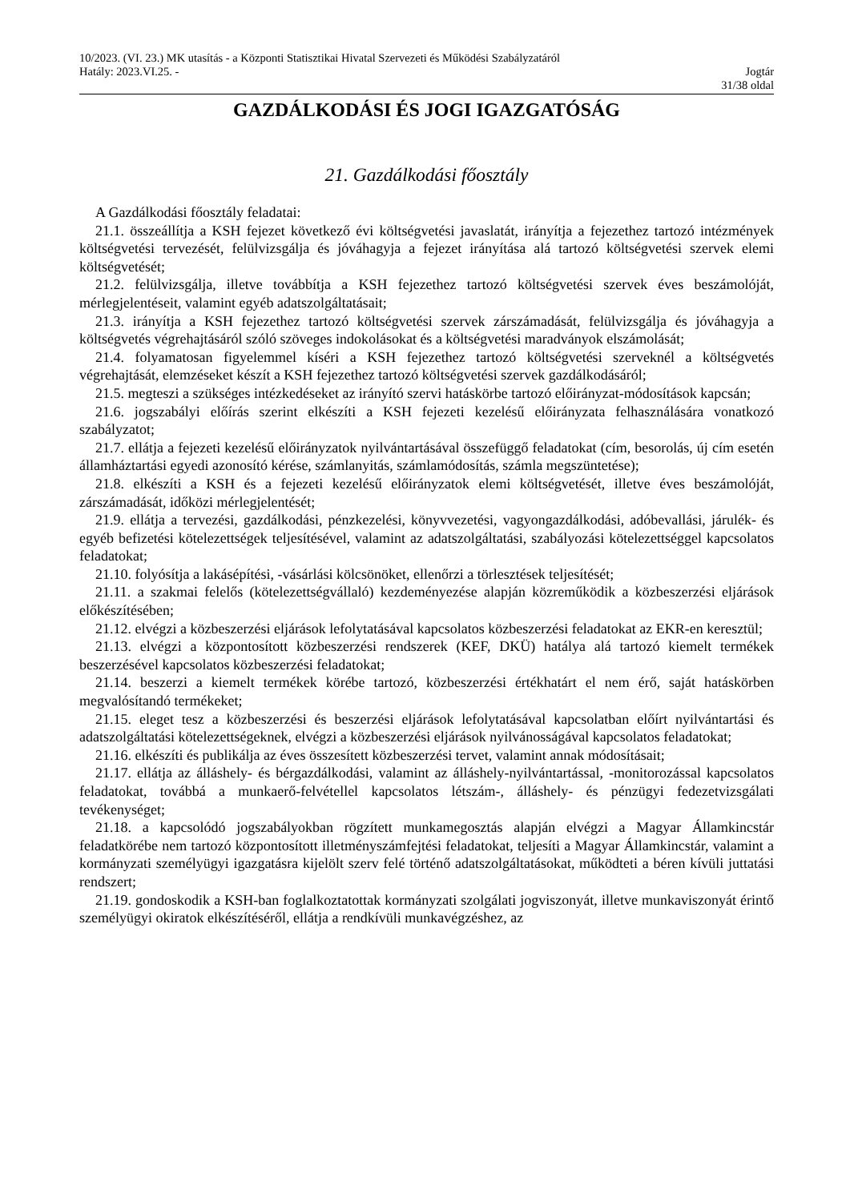10/2023. (VI. 23.) MK utasítás - a Központi Statisztikai Hivatal Szervezeti és Működési Szabályzatáról
Hatály: 2023.VI.25. - Jogtár
31/38 oldal
GAZDÁLKODÁSI ÉS JOGI IGAZGATÓSÁG
21. Gazdálkodási főosztály
A Gazdálkodási főosztály feladatai:
21.1. összeállítja a KSH fejezet következő évi költségvetési javaslatát, irányítja a fejezethez tartozó intézmények költségvetési tervezését, felülvizsgálja és jóváhagyja a fejezet irányítása alá tartozó költségvetési szervek elemi költségvetését;
21.2. felülvizsgálja, illetve továbbítja a KSH fejezethez tartozó költségvetési szervek éves beszámolóját, mérlegjelentéseit, valamint egyéb adatszolgáltatásait;
21.3. irányítja a KSH fejezethez tartozó költségvetési szervek zárszámadását, felülvizsgálja és jóváhagyja a költségvetés végrehajtásáról szóló szöveges indokolásokat és a költségvetési maradványok elszámolását;
21.4. folyamatosan figyelemmel kíséri a KSH fejezethez tartozó költségvetési szerveknél a költségvetés végrehajtását, elemzéseket készít a KSH fejezethez tartozó költségvetési szervek gazdálkodásáról;
21.5. megteszi a szükséges intézkedéseket az irányító szervi hatáskörbe tartozó előirányzat-módosítások kapcsán;
21.6. jogszabályi előírás szerint elkészíti a KSH fejezeti kezelésű előirányzata felhasználására vonatkozó szabályzatot;
21.7. ellátja a fejezeti kezelésű előirányzatok nyilvántartásával összefüggő feladatokat (cím, besorolás, új cím esetén államháztartási egyedi azonosító kérése, számlanyitás, számlamódosítás, számla megszüntetése);
21.8. elkészíti a KSH és a fejezeti kezelésű előirányzatok elemi költségvetését, illetve éves beszámolóját, zárszámadását, időközi mérlegjelentését;
21.9. ellátja a tervezési, gazdálkodási, pénzkezelési, könyvvezetési, vagyongazdálkodási, adóbevallási, járulék- és egyéb befizetési kötelezettségek teljesítésével, valamint az adatszolgáltatási, szabályozási kötelezettséggel kapcsolatos feladatokat;
21.10. folyósítja a lakásépítési, -vásárlási kölcsönöket, ellenőrzi a törlesztések teljesítését;
21.11. a szakmai felelős (kötelezettségvállaló) kezdeményezése alapján közreműködik a közbeszerzési eljárások előkészítésében;
21.12. elvégzi a közbeszerzési eljárások lefolytatásával kapcsolatos közbeszerzési feladatokat az EKR-en keresztül;
21.13. elvégzi a központosított közbeszerzési rendszerek (KEF, DKÜ) hatálya alá tartozó kiemelt termékek beszerzésével kapcsolatos közbeszerzési feladatokat;
21.14. beszerzi a kiemelt termékek körébe tartozó, közbeszerzési értékhatárt el nem érő, saját hatáskörben megvalósítandó termékeket;
21.15. eleget tesz a közbeszerzési és beszerzési eljárások lefolytatásával kapcsolatban előírt nyilvántartási és adatszolgáltatási kötelezettségeknek, elvégzi a közbeszerzési eljárások nyilvánosságával kapcsolatos feladatokat;
21.16. elkészíti és publikálja az éves összesített közbeszerzési tervet, valamint annak módosításait;
21.17. ellátja az álláshely- és bérgazdálkodási, valamint az álláshely-nyilvántartással, -monitorozással kapcsolatos feladatokat, továbbá a munkaerő-felvétellel kapcsolatos létszám-, álláshely- és pénzügyi fedezetvizsgálati tevékenységet;
21.18. a kapcsolódó jogszabályokban rögzített munkamegosztás alapján elvégzi a Magyar Államkincstár feladatkörébe nem tartozó központosított illetményszámfejtési feladatokat, teljesíti a Magyar Államkincstár, valamint a kormányzati személyügyi igazgatásra kijelölt szerv felé történő adatszolgáltatásokat, működteti a béren kívüli juttatási rendszert;
21.19. gondoskodik a KSH-ban foglalkoztatottak kormányzati szolgálati jogviszonyát, illetve munkaviszonyát érintő személyügyi okiratok elkészítéséről, ellátja a rendkívüli munkavégzéshez, az